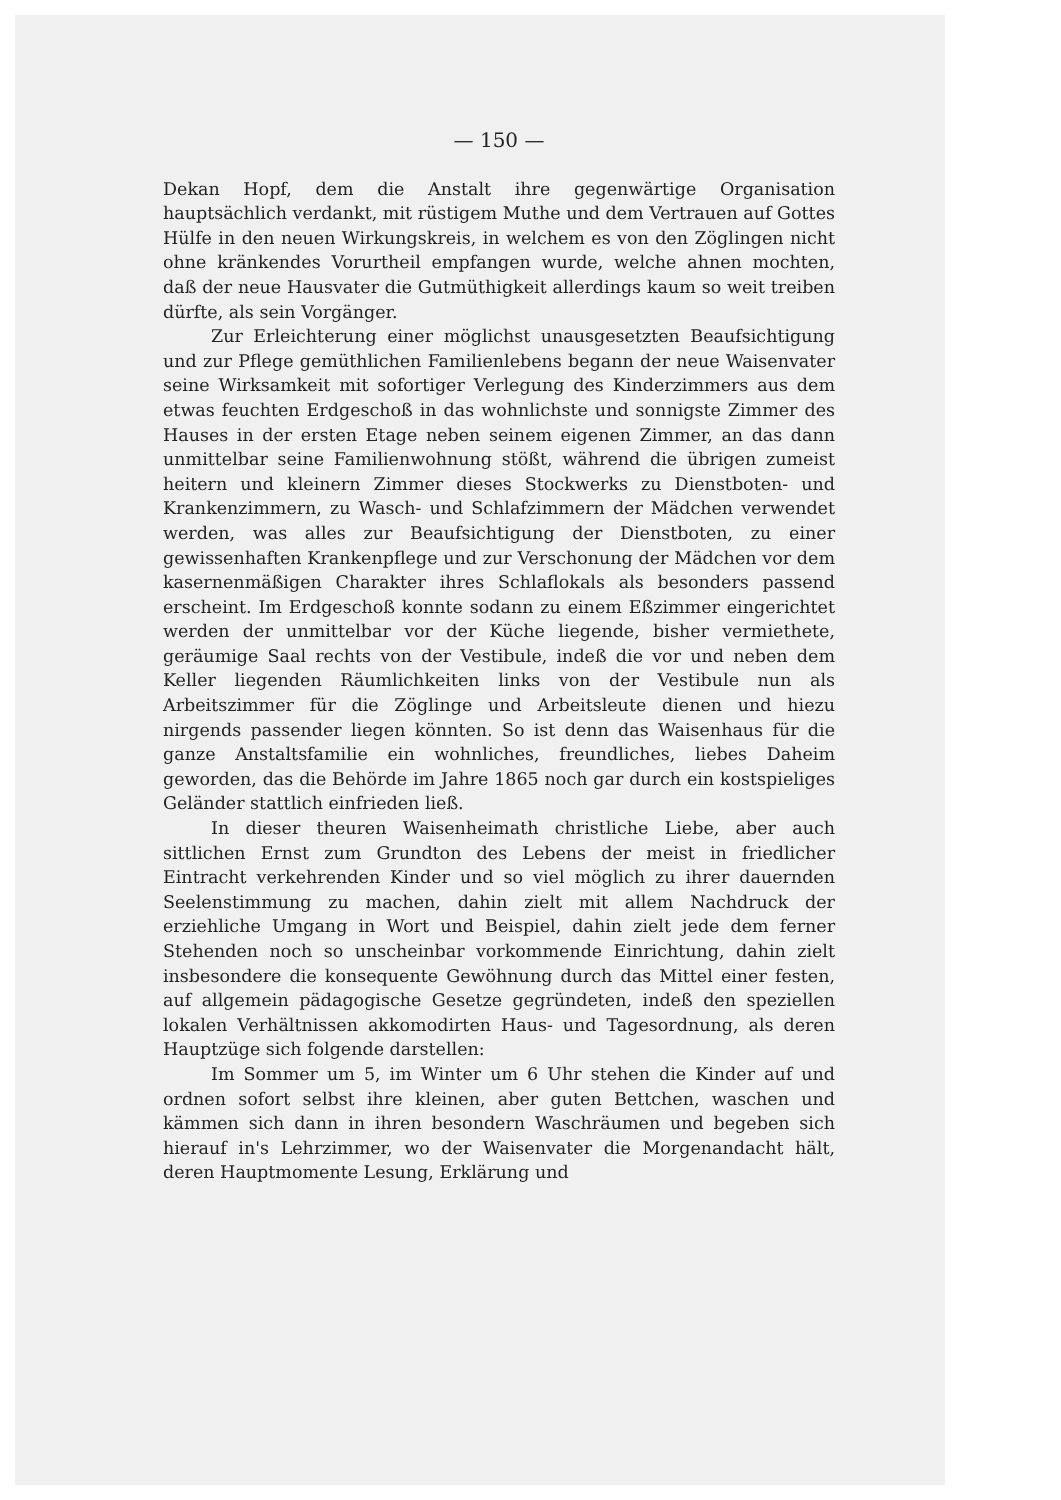— 150 —
Dekan Hopf, dem die Anstalt ihre gegenwärtige Organisation hauptsächlich verdankt, mit rüstigem Muthe und dem Vertrauen auf Gottes Hülfe in den neuen Wirkungskreis, in welchem es von den Zöglingen nicht ohne kränkendes Vorurtheil empfangen wurde, welche ahnen mochten, daß der neue Hausvater die Gutmüthigkeit allerdings kaum so weit treiben dürfte, als sein Vorgänger.
Zur Erleichterung einer möglichst unausgesetzten Beaufsichtigung und zur Pflege gemüthlichen Familienlebens begann der neue Waisenvater seine Wirksamkeit mit sofortiger Verlegung des Kinderzimmers aus dem etwas feuchten Erdgeschoß in das wohnlichste und sonnigste Zimmer des Hauses in der ersten Etage neben seinem eigenen Zimmer, an das dann unmittelbar seine Familienwohnung stößt, während die übrigen zumeist heitern und kleinern Zimmer dieses Stockwerks zu Dienstboten- und Krankenzimmern, zu Wasch- und Schlafzimmern der Mädchen verwendet werden, was alles zur Beaufsichtigung der Dienstboten, zu einer gewissenhaften Krankenpflege und zur Verschonung der Mädchen vor dem kasernenmäßigen Charakter ihres Schlaflokals als besonders passend erscheint. Im Erdgeschoß konnte sodann zu einem Eßzimmer eingerichtet werden der unmittelbar vor der Küche liegende, bisher vermiethete, geräumige Saal rechts von der Vestibule, indeß die vor und neben dem Keller liegenden Räumlichkeiten links von der Vestibule nun als Arbeitszimmer für die Zöglinge und Arbeitsleute dienen und hiezu nirgends passender liegen könnten. So ist denn das Waisenhaus für die ganze Anstaltsfamilie ein wohnliches, freundliches, liebes Daheim geworden, das die Behörde im Jahre 1865 noch gar durch ein kostspieliges Geländer stattlich einfrieden ließ.
In dieser theuren Waisenheimath christliche Liebe, aber auch sittlichen Ernst zum Grundton des Lebens der meist in friedlicher Eintracht verkehrenden Kinder und so viel möglich zu ihrer dauernden Seelenstimmung zu machen, dahin zielt mit allem Nachdruck der erziehliche Umgang in Wort und Beispiel, dahin zielt jede dem ferner Stehenden noch so unscheinbar vorkommende Einrichtung, dahin zielt insbesondere die konsequente Gewöhnung durch das Mittel einer festen, auf allgemein pädagogische Gesetze gegründeten, indeß den speziellen lokalen Verhältnissen akkomodirten Haus- und Tagesordnung, als deren Hauptzüge sich folgende darstellen:
Im Sommer um 5, im Winter um 6 Uhr stehen die Kinder auf und ordnen sofort selbst ihre kleinen, aber guten Bettchen, waschen und kämmen sich dann in ihren besondern Waschräumen und begeben sich hierauf in's Lehrzimmer, wo der Waisenvater die Morgenandacht hält, deren Hauptmomente Lesung, Erklärung und